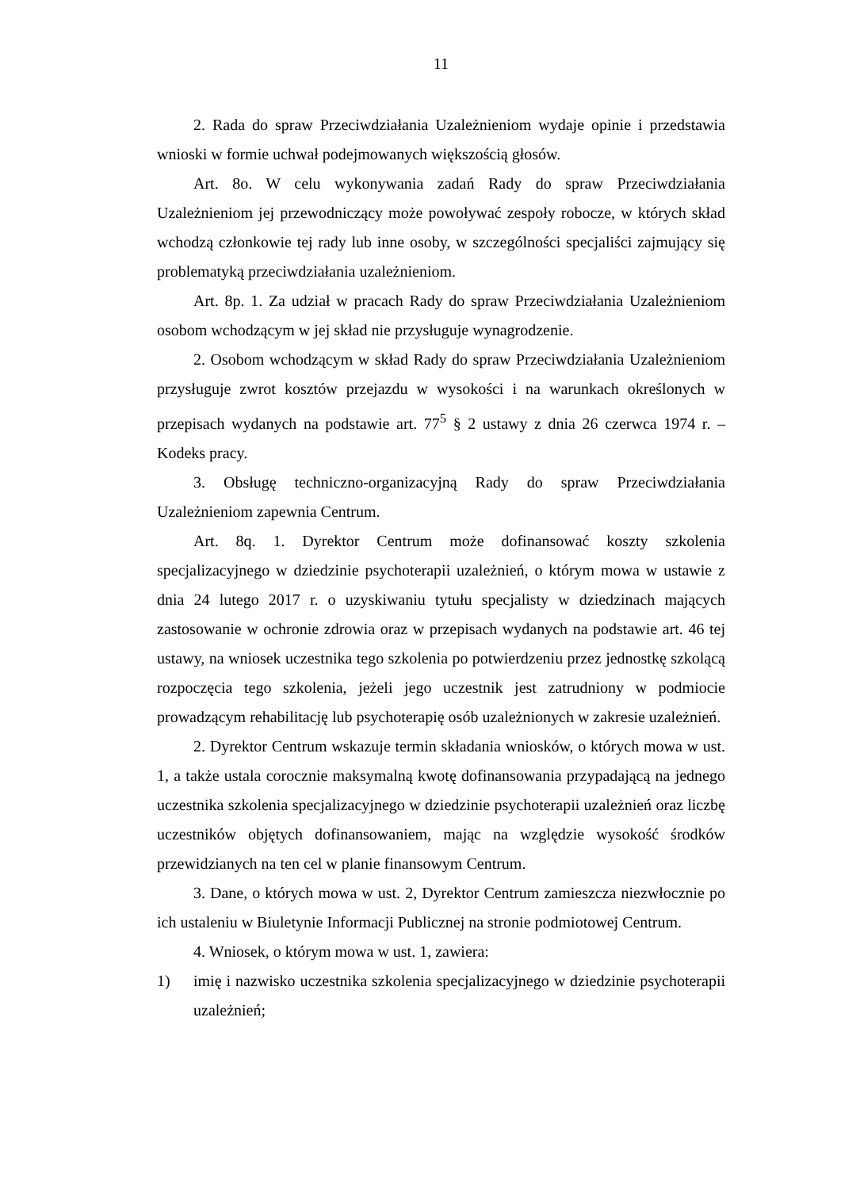11
2. Rada do spraw Przeciwdziałania Uzależnieniom wydaje opinie i przedstawia wnioski w formie uchwał podejmowanych większością głosów.
Art. 8o. W celu wykonywania zadań Rady do spraw Przeciwdziałania Uzależnieniom jej przewodniczący może powoływać zespoły robocze, w których skład wchodzą członkowie tej rady lub inne osoby, w szczególności specjaliści zajmujący się problematyką przeciwdziałania uzależnieniom.
Art. 8p. 1. Za udział w pracach Rady do spraw Przeciwdziałania Uzależnieniom osobom wchodzącym w jej skład nie przysługuje wynagrodzenie.
2. Osobom wchodzącym w skład Rady do spraw Przeciwdziałania Uzależnieniom przysługuje zwrot kosztów przejazdu w wysokości i na warunkach określonych w przepisach wydanych na podstawie art. 77<sup>5</sup> § 2 ustawy z dnia 26 czerwca 1974 r. – Kodeks pracy.
3. Obsługę techniczno-organizacyjną Rady do spraw Przeciwdziałania Uzależnieniom zapewnia Centrum.
Art. 8q. 1. Dyrektor Centrum może dofinansować koszty szkolenia specjalizacyjnego w dziedzinie psychoterapii uzależnień, o którym mowa w ustawie z dnia 24 lutego 2017 r. o uzyskiwaniu tytułu specjalisty w dziedzinach mających zastosowanie w ochronie zdrowia oraz w przepisach wydanych na podstawie art. 46 tej ustawy, na wniosek uczestnika tego szkolenia po potwierdzeniu przez jednostkę szkolącą rozpoczęcia tego szkolenia, jeżeli jego uczestnik jest zatrudniony w podmiocie prowadzącym rehabilitację lub psychoterapię osób uzależnionych w zakresie uzależnień.
2. Dyrektor Centrum wskazuje termin składania wniosków, o których mowa w ust. 1, a także ustala corocznie maksymalną kwotę dofinansowania przypadającą na jednego uczestnika szkolenia specjalizacyjnego w dziedzinie psychoterapii uzależnień oraz liczbę uczestników objętych dofinansowaniem, mając na względzie wysokość środków przewidzianych na ten cel w planie finansowym Centrum.
3. Dane, o których mowa w ust. 2, Dyrektor Centrum zamieszcza niezwłocznie po ich ustaleniu w Biuletynie Informacji Publicznej na stronie podmiotowej Centrum.
4. Wniosek, o którym mowa w ust. 1, zawiera:
1) imię i nazwisko uczestnika szkolenia specjalizacyjnego w dziedzinie psychoterapii uzależnień;